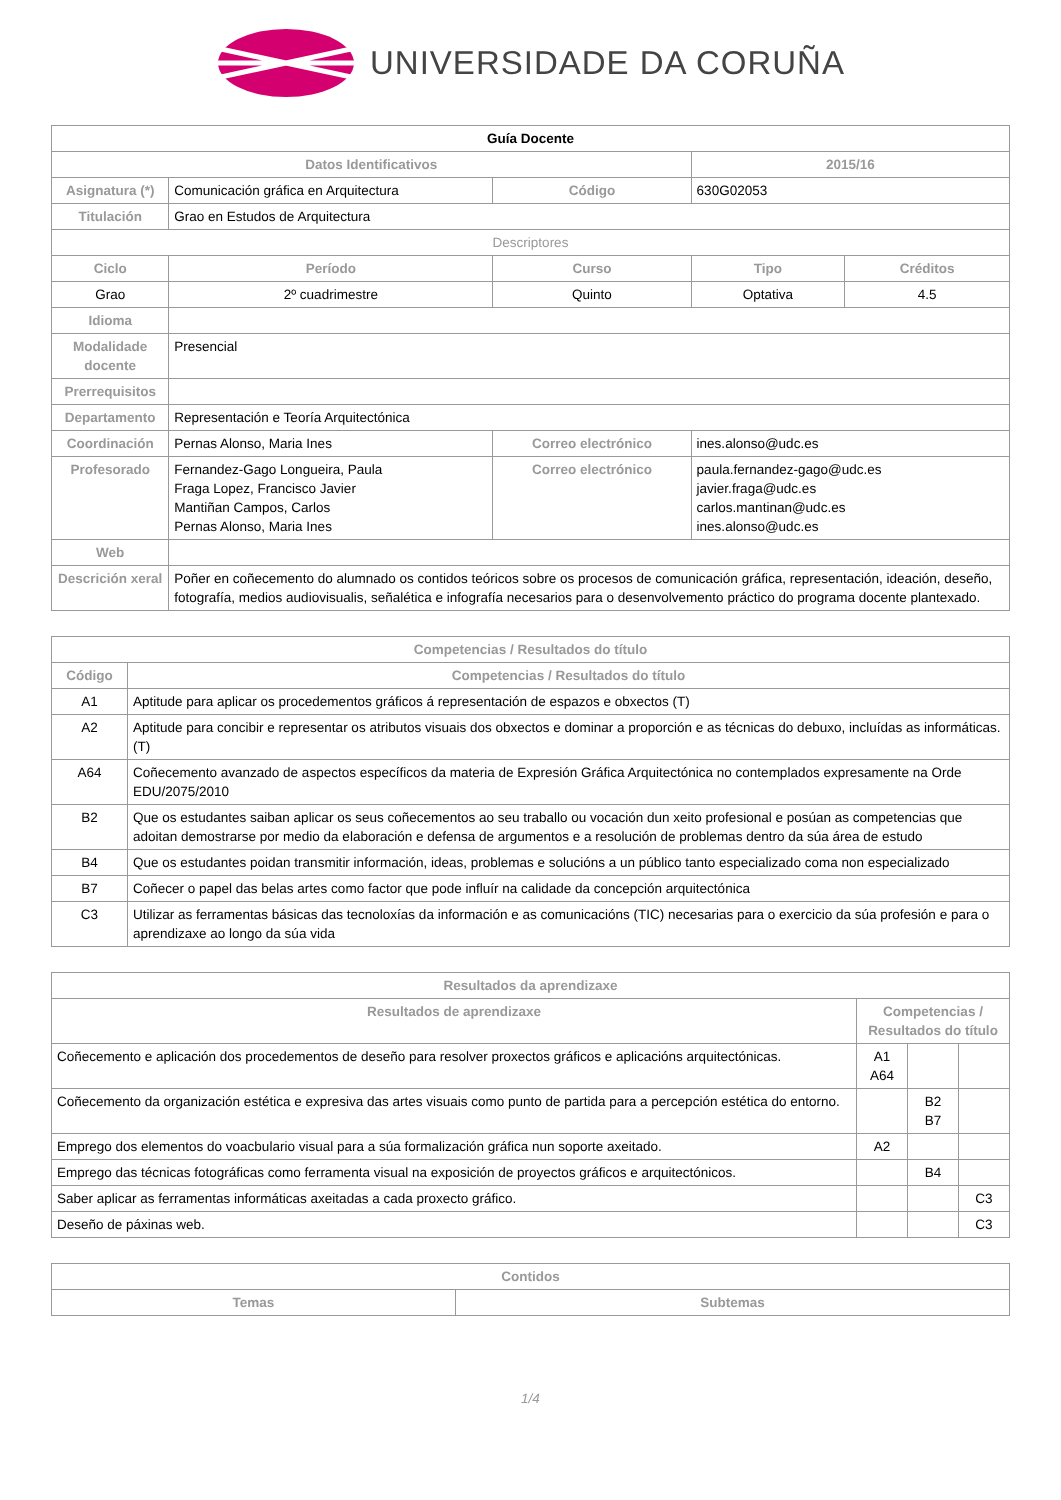UNIVERSIDADE DA CORUÑA
| Guía Docente | | | | | |
| --- | --- | --- | --- | --- | --- |
| Datos Identificativos | | | | 2015/16 | |
| Asignatura (*) | Comunicación gráfica en Arquitectura | | Código | 630G02053 | |
| Titulación | Grao en Estudos de Arquitectura | | | | |
| Descriptores | | | | | |
| Ciclo | Período | Curso | | Tipo | Créditos |
| Grao | 2º cuadrimestre | Quinto | | Optativa | 4.5 |
| Idioma | | | | | |
| Modalidade docente | Presencial | | | | |
| Prerrequisitos | | | | | |
| Departamento | Representación e Teoría Arquitectónica | | | | |
| Coordinación | Pernas Alonso, Maria Ines | | Correo electrónico | ines.alonso@udc.es | |
| Profesorado | Fernandez-Gago Longueira, Paula Fraga Lopez, Francisco Javier Mantiñan Campos, Carlos Pernas Alonso, Maria Ines | | Correo electrónico | paula.fernandez-gago@udc.es javier.fraga@udc.es carlos.mantinan@udc.es ines.alonso@udc.es | |
| Web | | | | | |
| Descrición xeral | Poñer en coñecemento do alumnado os contidos teóricos sobre os procesos de comunicación gráfica, representación, ideación, deseño, fotografía, medios audiovisualis, señalética e infografía necesarios para o desenvolvemento práctico do programa docente plantexado. | | | | |
| Competencias / Resultados do título | |
| --- | --- |
| Código | Competencias / Resultados do título |
| A1 | Aptitude para aplicar os procedementos gráficos á representación de espazos e obxectos (T) |
| A2 | Aptitude para concibir e representar os atributos visuais dos obxectos e dominar a proporción e as técnicas do debuxo, incluídas as informáticas. (T) |
| A64 | Coñecemento avanzado de aspectos específicos da materia de Expresión Gráfica Arquitectónica no contemplados expresamente na Orde EDU/2075/2010 |
| B2 | Que os estudantes saiban aplicar os seus coñecementos ao seu traballo ou vocación dun xeito profesional e posúan as competencias que adoitan demostrarse por medio da elaboración e defensa de argumentos e a resolución de problemas dentro da súa área de estudo |
| B4 | Que os estudantes poidan transmitir información, ideas, problemas e solucións a un público tanto especializado coma non especializado |
| B7 | Coñecer o papel das belas artes como factor que pode influír na calidade da concepción arquitectónica |
| C3 | Utilizar as ferramentas básicas das tecnoloxías da información e as comunicacións (TIC) necesarias para o exercicio da súa profesión e para o aprendizaxe ao longo da súa vida |
| Resultados da aprendizaxe | | | |
| --- | --- | --- | --- |
| Resultados de aprendizaxe | Competencias / Resultados do título | | |
| Coñecemento e aplicación dos procedementos de deseño para resolver proxectos gráficos e aplicacións arquitectónicas. | A1 A64 | | |
| Coñecemento da organización estética e expresiva das artes visuais como punto de partida para a percepción estética do entorno. | | B2 B7 | |
| Emprego dos elementos do voacbulario visual para a súa formalización gráfica nun soporte axeitado. | A2 | | |
| Emprego das técnicas fotográficas como ferramenta visual na exposición de proyectos gráficos e arquitectónicos. | | B4 | |
| Saber aplicar as ferramentas informáticas axeitadas a cada proxecto gráfico. | | | C3 |
| Deseño de páxinas web. | | | C3 |
| Contidos | |
| --- | --- |
| Temas | Subtemas |
1/4